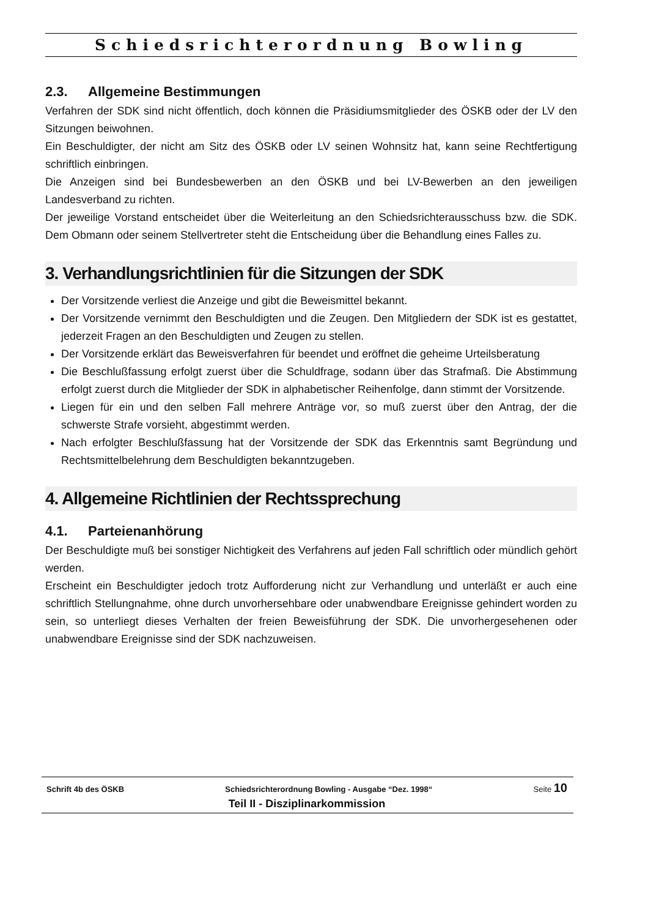Schiedsrichterordnung Bowling
2.3. Allgemeine Bestimmungen
Verfahren der SDK sind nicht öffentlich, doch können die Präsidiumsmitglieder des ÖSKB oder der LV den Sitzungen beiwohnen.
Ein Beschuldigter, der nicht am Sitz des ÖSKB oder LV seinen Wohnsitz hat, kann seine Rechtfertigung schriftlich einbringen.
Die Anzeigen sind bei Bundesbewerben an den ÖSKB und bei LV-Bewerben an den jeweiligen Landesverband zu richten.
Der jeweilige Vorstand entscheidet über die Weiterleitung an den Schiedsrichterausschuss bzw. die SDK. Dem Obmann oder seinem Stellvertreter steht die Entscheidung über die Behandlung eines Falles zu.
3. Verhandlungsrichtlinien für die Sitzungen der SDK
Der Vorsitzende verliest die Anzeige und gibt die Beweismittel bekannt.
Der Vorsitzende vernimmt den Beschuldigten und die Zeugen. Den Mitgliedern der SDK ist es gestattet, jederzeit Fragen an den Beschuldigten und Zeugen zu stellen.
Der Vorsitzende erklärt das Beweisverfahren für beendet und eröffnet die geheime Urteilsberatung
Die Beschlußfassung erfolgt zuerst über die Schuldfrage, sodann über das Strafmaß. Die Abstimmung erfolgt zuerst durch die Mitglieder der SDK in alphabetischer Reihenfolge, dann stimmt der Vorsitzende.
Liegen für ein und den selben Fall mehrere Anträge vor, so muß zuerst über den Antrag, der die schwerste Strafe vorsieht, abgestimmt werden.
Nach erfolgter Beschlußfassung hat der Vorsitzende der SDK das Erkenntnis samt Begründung und Rechtsmittelbelehrung dem Beschuldigten bekanntzugeben.
4. Allgemeine Richtlinien der Rechtssprechung
4.1. Parteienanhörung
Der Beschuldigte muß bei sonstiger Nichtigkeit des Verfahrens auf jeden Fall schriftlich oder mündlich gehört werden.
Erscheint ein Beschuldigter jedoch trotz Aufforderung nicht zur Verhandlung und unterläßt er auch eine schriftlich Stellungnahme, ohne durch unvorhersehbare oder unabwendbare Ereignisse gehindert worden zu sein, so unterliegt dieses Verhalten der freien Beweisführung der SDK. Die unvorhergesehenen oder unabwendbare Ereignisse sind der SDK nachzuweisen.
Schrift 4b des ÖSKB Schiedsrichterordnung Bowling - Ausgabe “Dez. 1998“Seite 10
Teil II - Disziplinarkommission